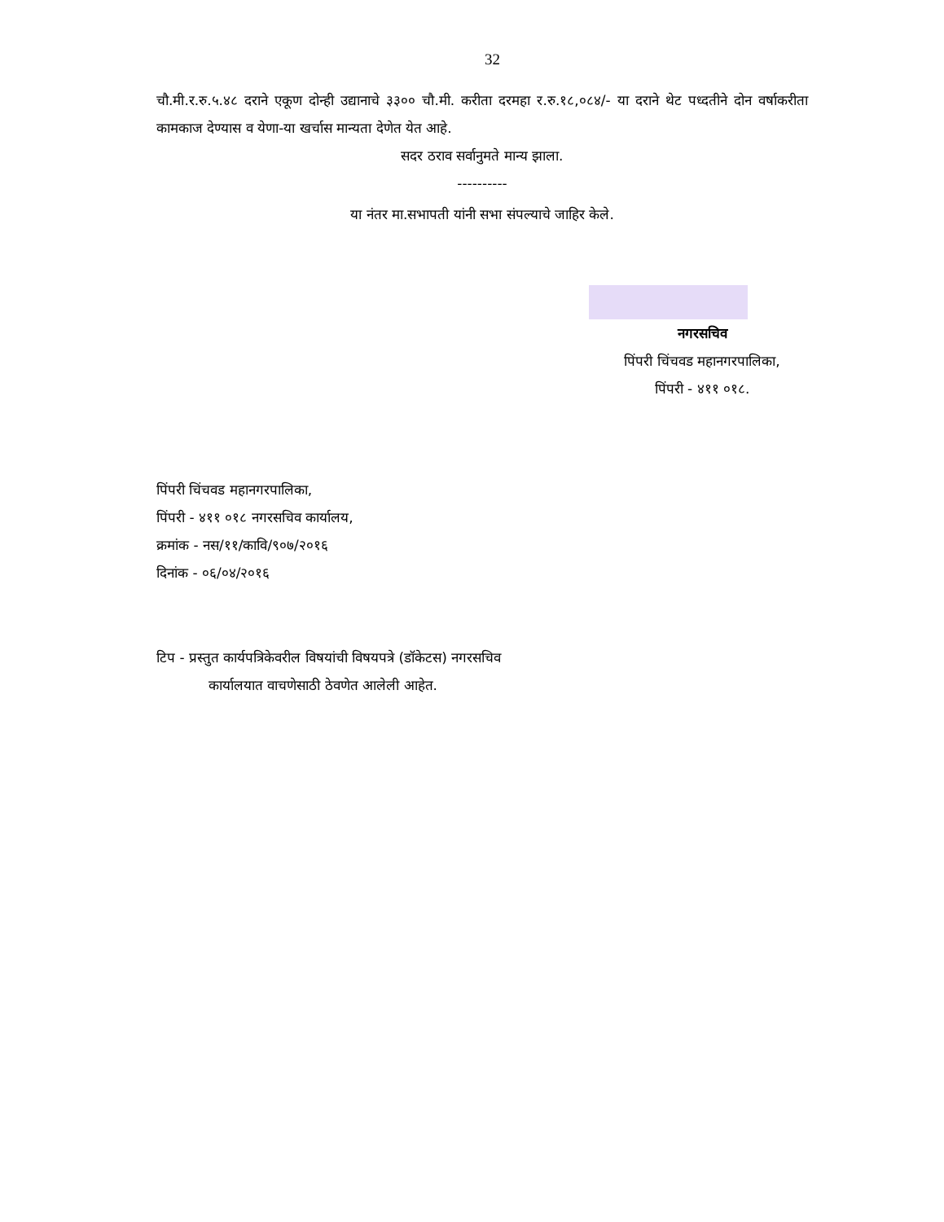32
चौ.मी.र.रु.५.४८ दराने एकूण दोन्ही उद्यानाचे ३३०० चौ.मी. करीता दरमहा र.रु.१८,०८४/- या दराने थेट पध्दतीने दोन वर्षाकरीता कामकाज देण्यास व येणा-या खर्चास मान्यता देणेत येत आहे.
सदर ठराव सर्वानुमते मान्य झाला.
----------
या नंतर मा.सभापती यांनी सभा संपल्याचे जाहिर केले.
नगरसचिव
पिंपरी चिंचवड महानगरपालिका,
पिंपरी - ४११ ०१८.
पिंपरी चिंचवड महानगरपालिका,
पिंपरी - ४११ ०१८ नगरसचिव कार्यालय,
क्रमांक - नस/११/कावि/९०७/२०१६
दिनांक - ०६/०४/२०१६
टिप - प्रस्तुत कार्यपत्रिकेवरील विषयांची विषयपत्रे (डॉकेटस) नगरसचिव
कार्यालयात वाचणेसाठी ठेवणेत आलेली आहेत.